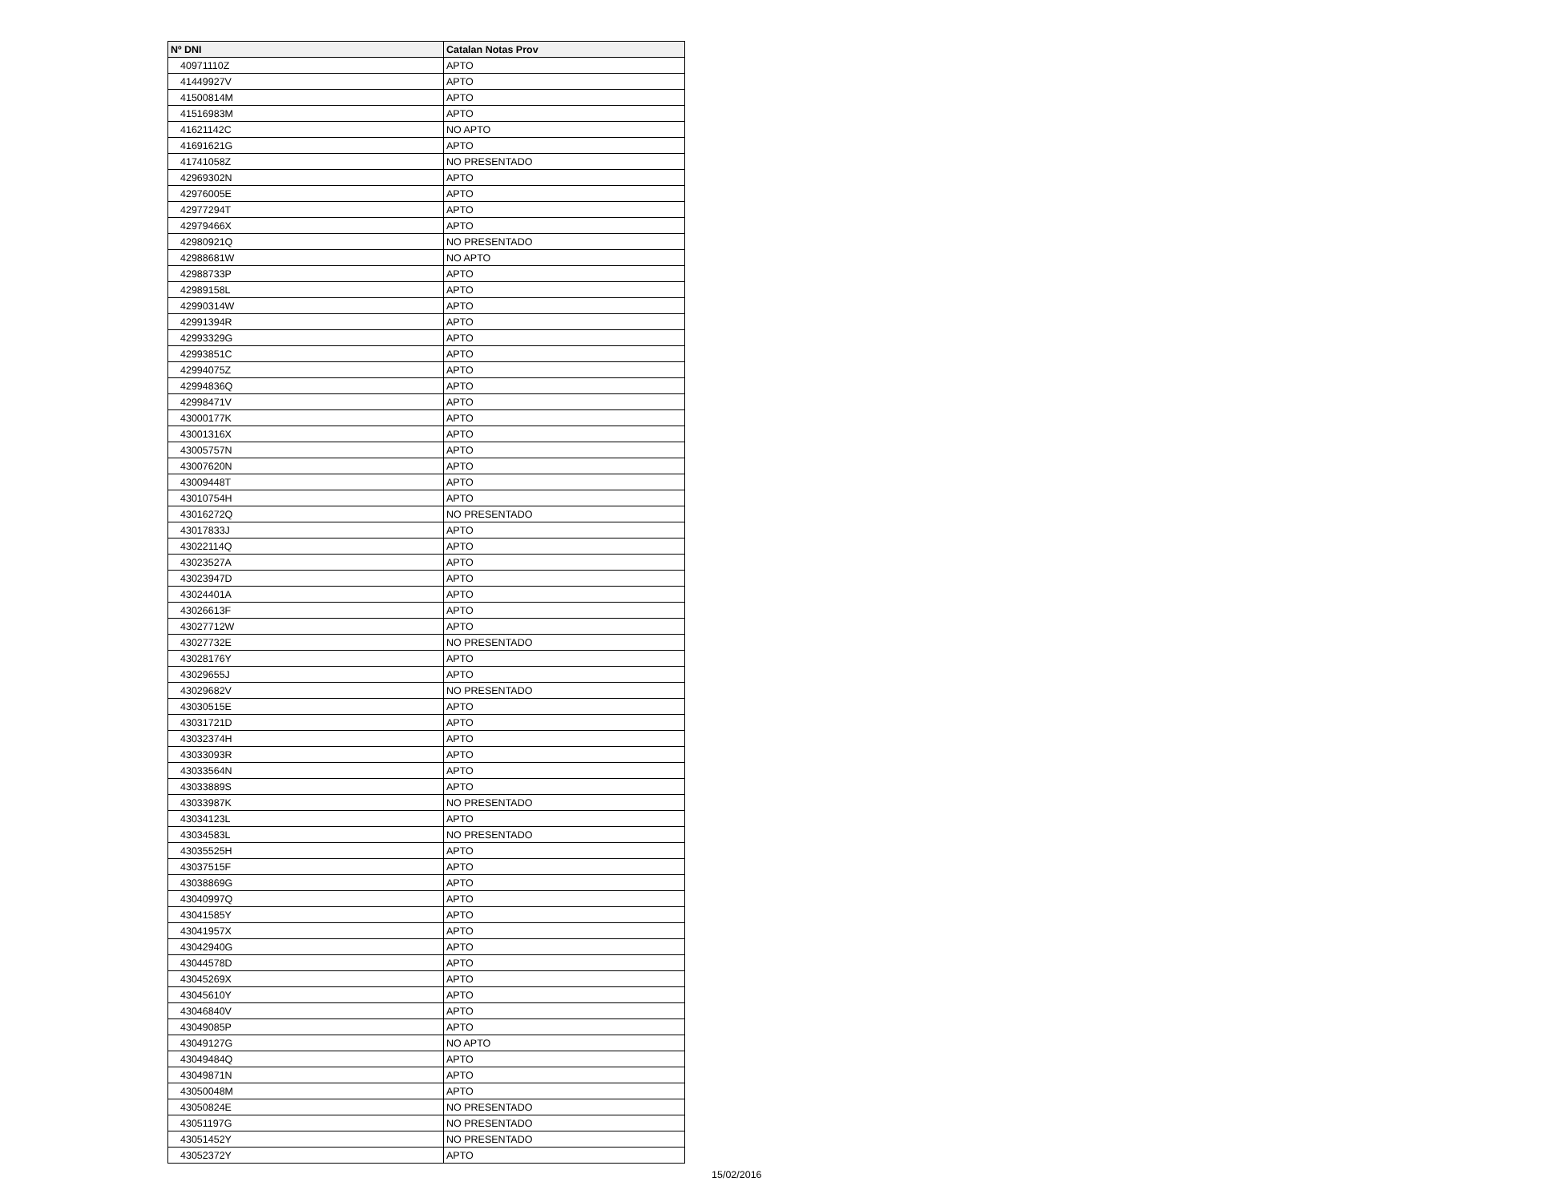| Nº DNI | Catalan Notas Prov |
| --- | --- |
| 40971110Z | APTO |
| 41449927V | APTO |
| 41500814M | APTO |
| 41516983M | APTO |
| 41621142C | NO APTO |
| 41691621G | APTO |
| 41741058Z | NO PRESENTADO |
| 42969302N | APTO |
| 42976005E | APTO |
| 42977294T | APTO |
| 42979466X | APTO |
| 42980921Q | NO PRESENTADO |
| 42988681W | NO APTO |
| 42988733P | APTO |
| 42989158L | APTO |
| 42990314W | APTO |
| 42991394R | APTO |
| 42993329G | APTO |
| 42993851C | APTO |
| 42994075Z | APTO |
| 42994836Q | APTO |
| 42998471V | APTO |
| 43000177K | APTO |
| 43001316X | APTO |
| 43005757N | APTO |
| 43007620N | APTO |
| 43009448T | APTO |
| 43010754H | APTO |
| 43016272Q | NO PRESENTADO |
| 43017833J | APTO |
| 43022114Q | APTO |
| 43023527A | APTO |
| 43023947D | APTO |
| 43024401A | APTO |
| 43026613F | APTO |
| 43027712W | APTO |
| 43027732E | NO PRESENTADO |
| 43028176Y | APTO |
| 43029655J | APTO |
| 43029682V | NO PRESENTADO |
| 43030515E | APTO |
| 43031721D | APTO |
| 43032374H | APTO |
| 43033093R | APTO |
| 43033564N | APTO |
| 43033889S | APTO |
| 43033987K | NO PRESENTADO |
| 43034123L | APTO |
| 43034583L | NO PRESENTADO |
| 43035525H | APTO |
| 43037515F | APTO |
| 43038869G | APTO |
| 43040997Q | APTO |
| 43041585Y | APTO |
| 43041957X | APTO |
| 43042940G | APTO |
| 43044578D | APTO |
| 43045269X | APTO |
| 43045610Y | APTO |
| 43046840V | APTO |
| 43049085P | APTO |
| 43049127G | NO APTO |
| 43049484Q | APTO |
| 43049871N | APTO |
| 43050048M | APTO |
| 43050824E | NO PRESENTADO |
| 43051197G | NO PRESENTADO |
| 43051452Y | NO PRESENTADO |
| 43052372Y | APTO |
15/02/2016